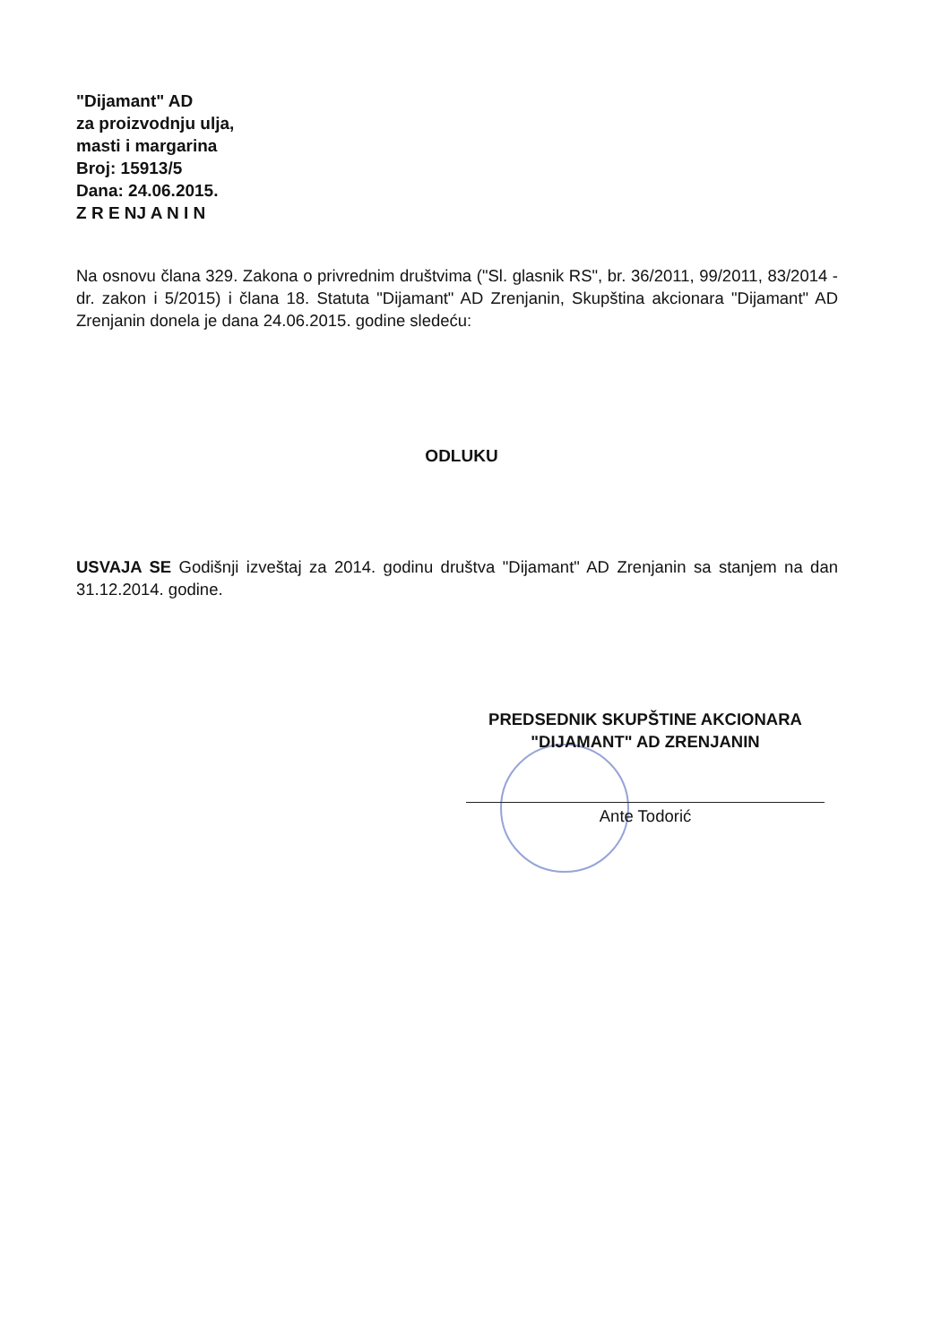"Dijamant" AD
za proizvodnju ulja,
masti i margarina
Broj: 15913/5
Dana: 24.06.2015.
Z R E NJ A N I N
Na osnovu člana 329. Zakona o privrednim društvima ("Sl. glasnik RS", br. 36/2011, 99/2011, 83/2014 - dr. zakon i 5/2015) i člana 18. Statuta "Dijamant" AD Zrenjanin, Skupština akcionara "Dijamant" AD Zrenjanin donela je dana 24.06.2015. godine sledeću:
ODLUKU
USVAJA SE Godišnji izveštaj za 2014. godinu društva "Dijamant" AD Zrenjanin sa stanjem na dan 31.12.2014. godine.
PREDSEDNIK SKUPŠTINE AKCIONARA
"DIJAMANT" AD ZRENJANIN
Ante Todorić